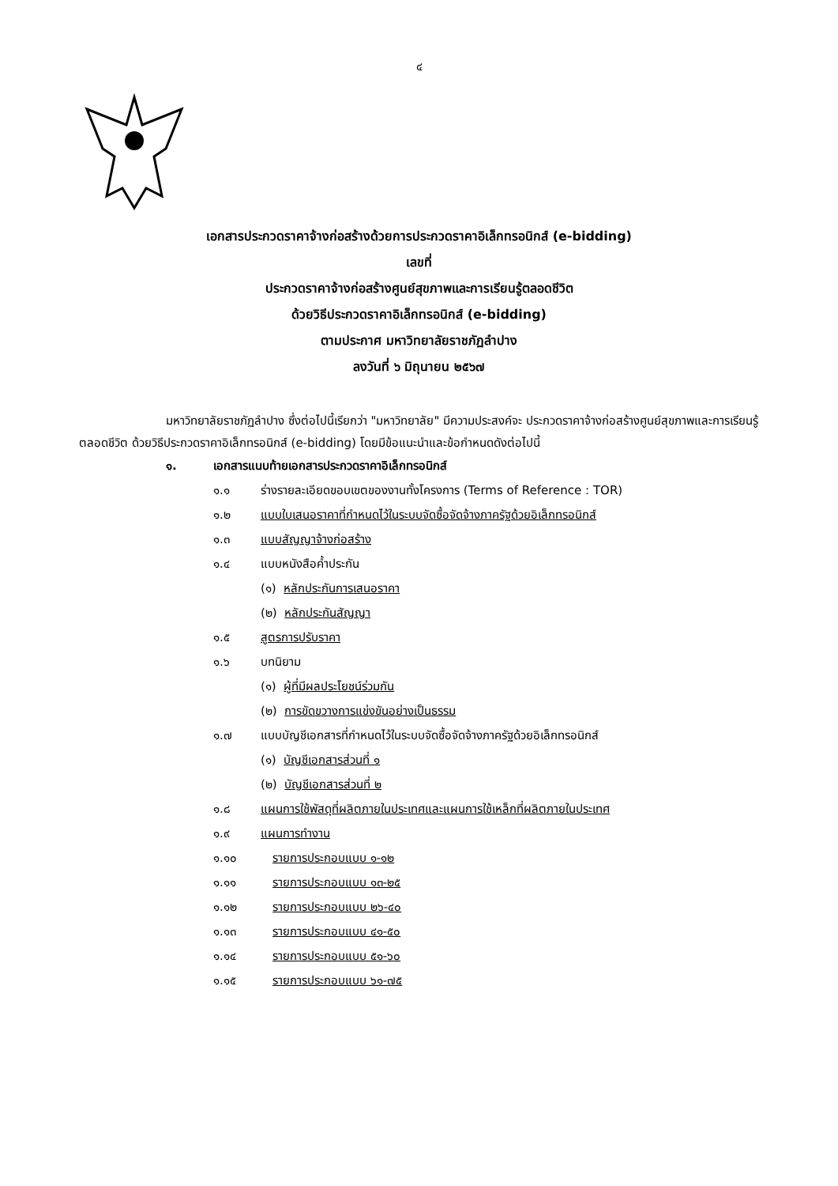๔
เอกสารประกวดราคาจ้างก่อสร้างด้วยการประกวดราคาอิเล็กทรอนิกส์ (e-bidding)
เลขที่
ประกวดราคาจ้างก่อสร้างศูนย์สุขภาพและการเรียนรู้ตลอดชีวิต
ด้วยวิธีประกวดราคาอิเล็กทรอนิกส์ (e-bidding)
ตามประกาศ มหาวิทยาลัยราชภัฏลำปาง
ลงวันที่ ๖ มิถุนายน ๒๕๖๗
มหาวิทยาลัยราชภัฏลำปาง ซึ่งต่อไปนี้เรียกว่า "มหาวิทยาลัย" มีความประสงค์จะ ประกวดราคาจ้างก่อสร้างศูนย์สุขภาพและการเรียนรู้ตลอดชีวิต ด้วยวิธีประกวดราคาอิเล็กทรอนิกส์ (e-bidding) โดยมีข้อแนะนำและข้อกำหนดดังต่อไปนี้
๑. เอกสารแนบท้ายเอกสารประกวดราคาอิเล็กทรอนิกส์
๑.๑ ร่างรายละเอียดขอบเขตของงานทั้งโครงการ (Terms of Reference : TOR)
๑.๒ แบบใบเสนอราคาที่กำหนดไว้ในระบบจัดซื้อจัดจ้างภาครัฐด้วยอิเล็กทรอนิกส์
๑.๓ แบบสัญญาจ้างก่อสร้าง
๑.๔ แบบหนังสือค้ำประกัน
(๑) หลักประกันการเสนอราคา
(๒) หลักประกันสัญญา
๑.๕ สูตรการปรับราคา
๑.๖ บทนิยาม
(๑) ผู้ที่มีผลประโยชน์ร่วมกัน
(๒) การขัดขวางการแข่งขันอย่างเป็นธรรม
๑.๗ แบบบัญชีเอกสารที่กำหนดไว้ในระบบจัดซื้อจัดจ้างภาครัฐด้วยอิเล็กทรอนิกส์
(๑) บัญชีเอกสารส่วนที่ ๑
(๒) บัญชีเอกสารส่วนที่ ๒
๑.๘ แผนการใช้พัสดุที่ผลิตภายในประเทศและแผนการใช้เหล็กที่ผลิตภายในประเทศ
๑.๙ แผนการทำงาน
๑.๑๐ รายการประกอบแบบ ๑-๑๒
๑.๑๑ รายการประกอบแบบ ๑๓-๒๕
๑.๑๒ รายการประกอบแบบ ๒๖-๔๐
๑.๑๓ รายการประกอบแบบ ๔๑-๕๐
๑.๑๔ รายการประกอบแบบ ๕๑-๖๐
๑.๑๕ รายการประกอบแบบ ๖๑-๗๕